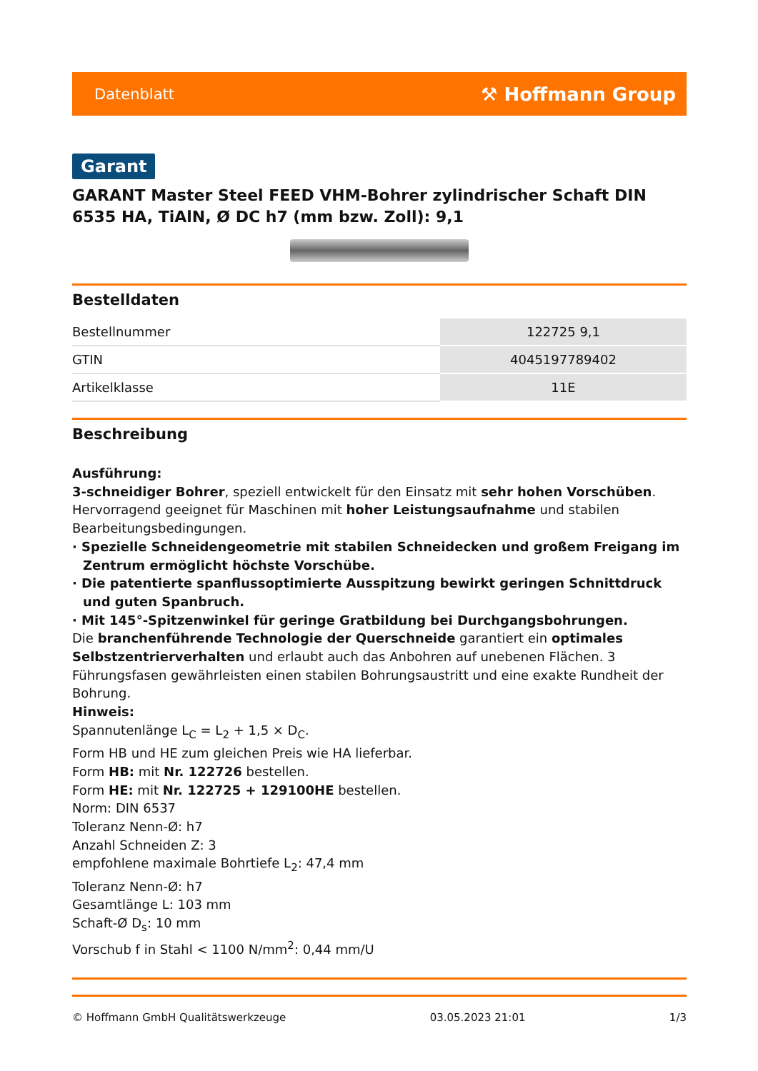Datenblatt ⚒ Hoffmann Group
Garant
GARANT Master Steel FEED VHM-Bohrer zylindrischer Schaft DIN 6535 HA, TiAlN, Ø DC h7 (mm bzw. Zoll): 9,1
Bestelldaten
| Bestellnummer | 122725 9,1 |
| GTIN | 4045197789402 |
| Artikelklasse | 11E |
Beschreibung
Ausführung:
3-schneidiger Bohrer, speziell entwickelt für den Einsatz mit sehr hohen Vorschüben. Hervorragend geeignet für Maschinen mit hoher Leistungsaufnahme und stabilen Bearbeitungsbedingungen.
· Spezielle Schneidengeometrie mit stabilen Schneidecken und großem Freigang im Zentrum ermöglicht höchste Vorschübe.
· Die patentierte spanflussoptimierte Ausspitzung bewirkt geringen Schnittdruck und guten Spanbruch.
· Mit 145°-Spitzenwinkel für geringe Gratbildung bei Durchgangsbohrungen.
Die branchenführende Technologie der Querschneide garantiert ein optimales Selbstzentrierverhalten und erlaubt auch das Anbohren auf unebenen Flächen. 3 Führungsfasen gewährleisten einen stabilen Bohrungsaustritt und eine exakte Rundheit der Bohrung.
Hinweis:
Spannutenlänge L<sub>C</sub> = L<sub>2</sub> + 1,5 × D<sub>C</sub>.
Form HB und HE zum gleichen Preis wie HA lieferbar.
Form HB: mit Nr. 122726 bestellen.
Form HE: mit Nr. 122725 + 129100HE bestellen.
Norm: DIN 6537
Toleranz Nenn-Ø: h7
Anzahl Schneiden Z: 3
empfohlene maximale Bohrtiefe L<sub>2</sub>: 47,4 mm
Toleranz Nenn-Ø: h7
Gesamtlänge L: 103 mm
Schaft-Ø D<sub>s</sub>: 10 mm
Vorschub f in Stahl < 1100 N/mm<sup>2</sup>: 0,44 mm/U
© Hoffmann GmbH Qualitätswerkzeuge 03.05.2023 21:01 1/3